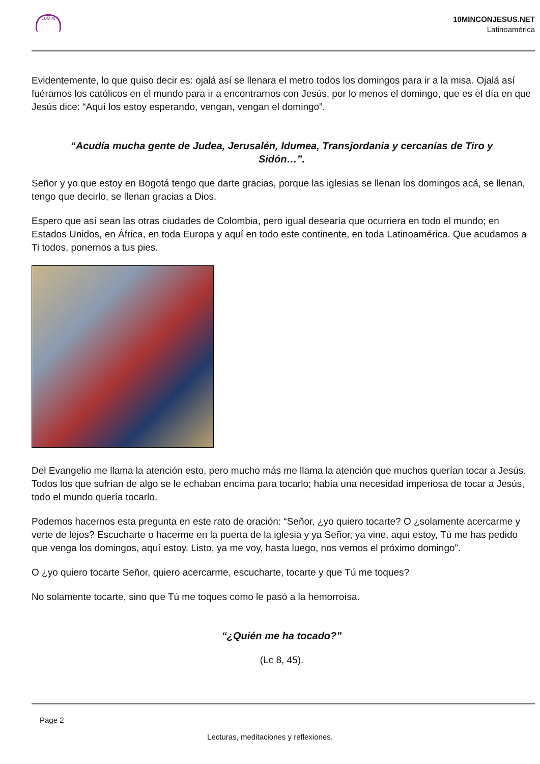10MIN
10MINCONJESUS.NET
Latinoamérica
Evidentemente, lo que quiso decir es: ojalá así se llenara el metro todos los domingos para ir a la misa. Ojalá así fuéramos los católicos en el mundo para ir a encontrarnos con Jesús, por lo menos el domingo, que es el día en que Jesús dice: “Aquí los estoy esperando, vengan, vengan el domingo”.
“Acudía mucha gente de Judea, Jerusalén, Idumea, Transjordania y cercanías de Tiro y Sidón…”.
Señor y yo que estoy en Bogotá tengo que darte gracias, porque las iglesias se llenan los domingos acá, se llenan, tengo que decirlo, se llenan gracias a Dios.
Espero que así sean las otras ciudades de Colombia, pero igual desearía que ocurriera en todo el mundo; en Estados Unidos, en África, en toda Europa y aquí en todo este continente, en toda Latinoamérica. Que acudamos a Ti todos, ponernos a tus pies.
Del Evangelio me llama la atención esto, pero mucho más me llama la atención que muchos querían tocar a Jesús. Todos los que sufrían de algo se le echaban encima para tocarlo; había una necesidad imperiosa de tocar a Jesús, todo el mundo quería tocarlo.
Podemos hacernos esta pregunta en este rato de oración: “Señor, ¿yo quiero tocarte? O ¿solamente acercarme y verte de lejos? Escucharte o hacerme en la puerta de la iglesia y ya Señor, ya vine, aquí estoy, Tú me has pedido que venga los domingos, aquí estoy. Listo, ya me voy, hasta luego, nos vemos el próximo domingo”.
O ¿yo quiero tocarte Señor, quiero acercarme, escucharte, tocarte y que Tú me toques?
No solamente tocarte, sino que Tú me toques como le pasó a la hemorroísa.
“¿Quién me ha tocado?”
(Lc 8, 45).
Page 2
Lecturas, meditaciones y reflexiones.